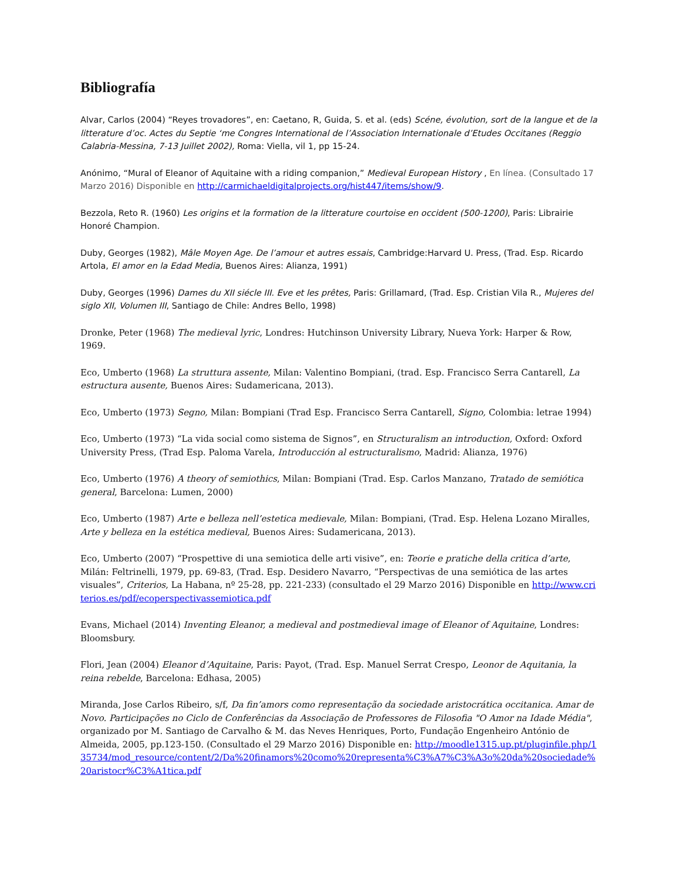Bibliografía
Alvar, Carlos (2004) “Reyes trovadores”, en: Caetano, R, Guida, S. et al. (eds) Scéne, évolution, sort de la langue et de la litterature d’oc. Actes du Septie ‘me Congres International de l’Association Internationale d’Etudes Occitanes (Reggio Calabria-Messina, 7-13 Juillet 2002), Roma: Viella, vil 1, pp 15-24.
Anónimo, “Mural of Eleanor of Aquitaine with a riding companion,” Medieval European History , En línea. (Consultado 17 Marzo 2016) Disponible en http://carmichaeldigitalprojects.org/hist447/items/show/9.
Bezzola, Reto R. (1960) Les origins et la formation de la litterature courtoise en occident (500-1200), Paris: Librairie Honoré Champion.
Duby, Georges (1982), Mâle Moyen Age. De l’amour et autres essais, Cambridge:Harvard U. Press, (Trad. Esp. Ricardo Artola, El amor en la Edad Media, Buenos Aires: Alianza, 1991)
Duby, Georges (1996) Dames du XII siécle III. Eve et les prêtes, Paris: Grillamard, (Trad. Esp. Cristian Vila R., Mujeres del siglo XII, Volumen III, Santiago de Chile: Andres Bello, 1998)
Dronke, Peter (1968) The medieval lyric, Londres: Hutchinson University Library, Nueva York: Harper & Row, 1969.
Eco, Umberto (1968) La struttura assente, Milan: Valentino Bompiani, (trad. Esp. Francisco Serra Cantarell, La estructura ausente, Buenos Aires: Sudamericana, 2013).
Eco, Umberto (1973) Segno, Milan: Bompiani (Trad Esp. Francisco Serra Cantarell, Signo, Colombia: letrae 1994)
Eco, Umberto (1973) “La vida social como sistema de Signos”, en Structuralism an introduction, Oxford: Oxford University Press, (Trad Esp. Paloma Varela, Introducción al estructuralismo, Madrid: Alianza, 1976)
Eco, Umberto (1976) A theory of semiothics, Milan: Bompiani (Trad. Esp. Carlos Manzano, Tratado de semiótica general, Barcelona: Lumen, 2000)
Eco, Umberto (1987) Arte e belleza nell’estetica medievale, Milan: Bompiani, (Trad. Esp. Helena Lozano Miralles, Arte y belleza en la estética medieval, Buenos Aires: Sudamericana, 2013).
Eco, Umberto (2007) “Prospettive di una semiotica delle arti visive”, en: Teorie e pratiche della critica d’arte, Milán: Feltrinelli, 1979, pp. 69-83, (Trad. Esp. Desidero Navarro, “Perspectivas de una semiótica de las artes visuales”, Criterios, La Habana, nº 25-28, pp. 221-233) (consultado el 29 Marzo 2016) Disponible en http://www.criterios.es/pdf/ecoperspectivassemiotica.pdf
Evans, Michael (2014) Inventing Eleanor, a medieval and postmedieval image of Eleanor of Aquitaine, Londres: Bloomsbury.
Flori, Jean (2004) Eleanor d’Aquitaine, Paris: Payot, (Trad. Esp. Manuel Serrat Crespo, Leonor de Aquitania, la reina rebelde, Barcelona: Edhasa, 2005)
Miranda, Jose Carlos Ribeiro, s/f, Da fin’amors como representação da sociedade aristocrática occitanica. Amar de Novo. Participações no Ciclo de Conferências da Associação de Professores de Filosofia "O Amor na Idade Média", organizado por M. Santiago de Carvalho & M. das Neves Henriques, Porto, Fundação Engenheiro António de Almeida, 2005, pp.123-150. (Consultado el 29 Marzo 2016) Disponible en: http://moodle1315.up.pt/pluginfile.php/135734/mod_resource/content/2/Da%20finamors%20como%20representa%C3%A7%C3%A3o%20da%20sociedade%20aristocr%C3%A1tica.pdf